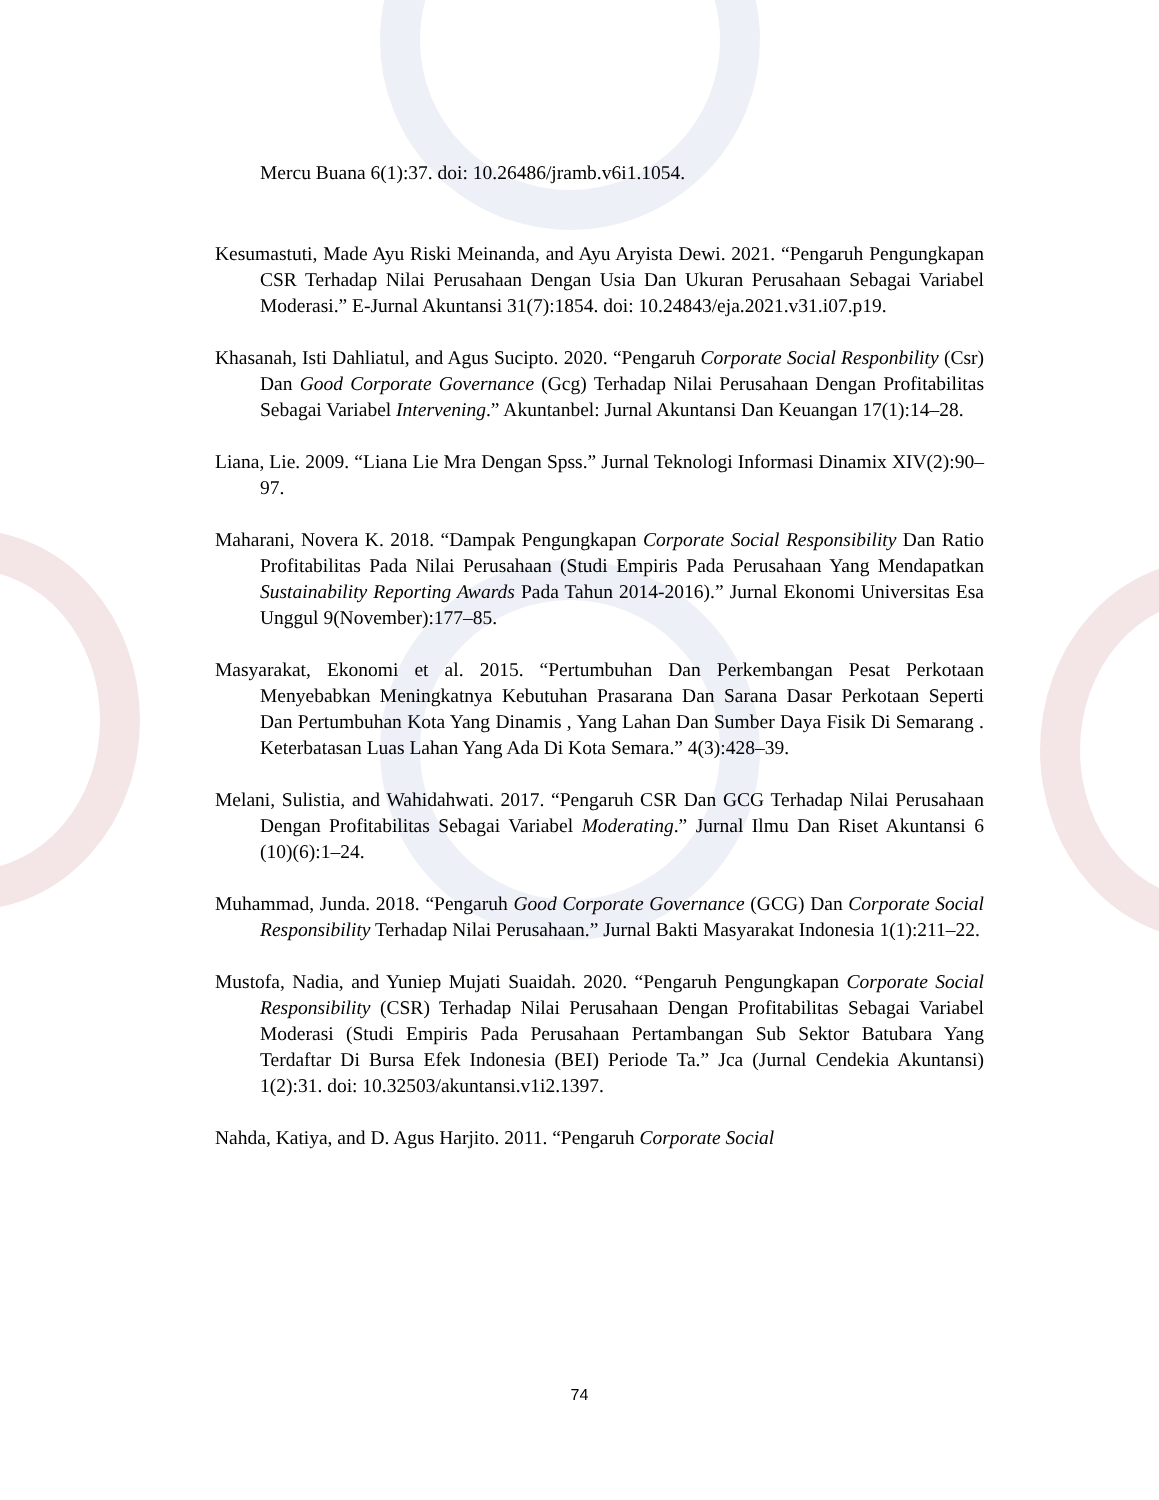Mercu Buana 6(1):37. doi: 10.26486/jramb.v6i1.1054.
Kesumastuti, Made Ayu Riski Meinanda, and Ayu Aryista Dewi. 2021. “Pengaruh Pengungkapan CSR Terhadap Nilai Perusahaan Dengan Usia Dan Ukuran Perusahaan Sebagai Variabel Moderasi.” E-Jurnal Akuntansi 31(7):1854. doi: 10.24843/eja.2021.v31.i07.p19.
Khasanah, Isti Dahliatul, and Agus Sucipto. 2020. “Pengaruh Corporate Social Responbility (Csr) Dan Good Corporate Governance (Gcg) Terhadap Nilai Perusahaan Dengan Profitabilitas Sebagai Variabel Intervening.” Akuntanbel: Jurnal Akuntansi Dan Keuangan 17(1):14–28.
Liana, Lie. 2009. “Liana Lie Mra Dengan Spss.” Jurnal Teknologi Informasi Dinamix XIV(2):90–97.
Maharani, Novera K. 2018. “Dampak Pengungkapan Corporate Social Responsibility Dan Ratio Profitabilitas Pada Nilai Perusahaan (Studi Empiris Pada Perusahaan Yang Mendapatkan Sustainability Reporting Awards Pada Tahun 2014-2016).” Jurnal Ekonomi Universitas Esa Unggul 9(November):177–85.
Masyarakat, Ekonomi et al. 2015. “Pertumbuhan Dan Perkembangan Pesat Perkotaan Menyebabkan Meningkatnya Kebutuhan Prasarana Dan Sarana Dasar Perkotaan Seperti Dan Pertumbuhan Kota Yang Dinamis , Yang Lahan Dan Sumber Daya Fisik Di Semarang . Keterbatasan Luas Lahan Yang Ada Di Kota Semara.” 4(3):428–39.
Melani, Sulistia, and Wahidahwati. 2017. “Pengaruh CSR Dan GCG Terhadap Nilai Perusahaan Dengan Profitabilitas Sebagai Variabel Moderating.” Jurnal Ilmu Dan Riset Akuntansi 6 (10)(6):1–24.
Muhammad, Junda. 2018. “Pengaruh Good Corporate Governance (GCG) Dan Corporate Social Responsibility Terhadap Nilai Perusahaan.” Jurnal Bakti Masyarakat Indonesia 1(1):211–22.
Mustofa, Nadia, and Yuniep Mujati Suaidah. 2020. “Pengaruh Pengungkapan Corporate Social Responsibility (CSR) Terhadap Nilai Perusahaan Dengan Profitabilitas Sebagai Variabel Moderasi (Studi Empiris Pada Perusahaan Pertambangan Sub Sektor Batubara Yang Terdaftar Di Bursa Efek Indonesia (BEI) Periode Ta.” Jca (Jurnal Cendekia Akuntansi) 1(2):31. doi: 10.32503/akuntansi.v1i2.1397.
Nahda, Katiya, and D. Agus Harjito. 2011. “Pengaruh Corporate Social
74